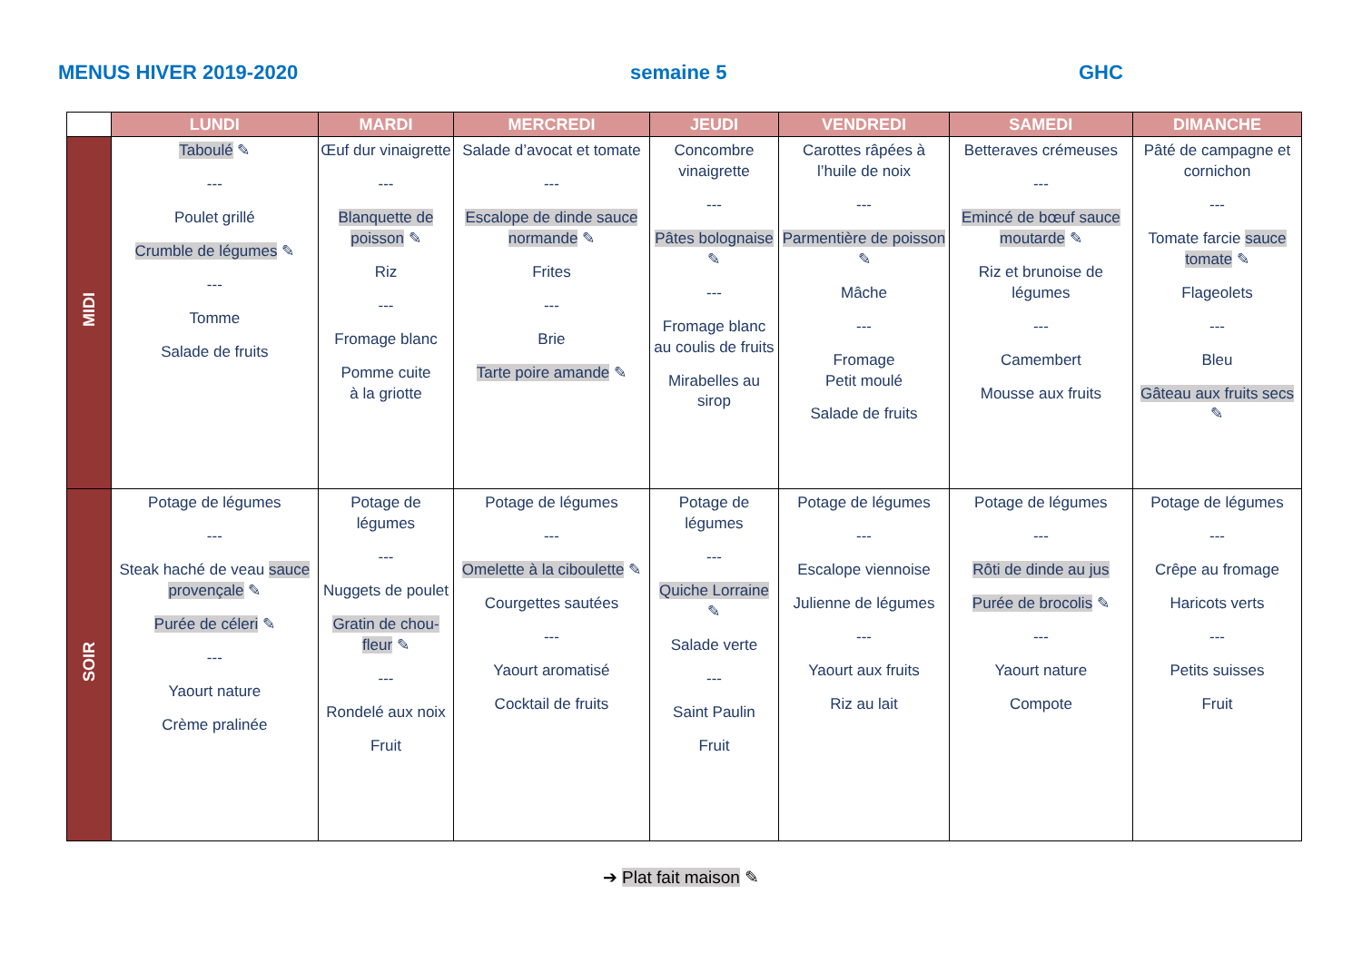MENUS HIVER 2019-2020 semaine 5 GHC
| | LUNDI | MARDI | MERCREDI | JEUDI | VENDREDI | SAMEDI | DIMANCHE |
| --- | --- | --- | --- | --- | --- | --- | --- |
| MIDI | Taboulé ✎ --- Poulet grillé Crumble de légumes ✎ --- Tomme Salade de fruits | Œuf dur vinaigrette --- Blanquette de poisson ✎ Riz --- Fromage blanc Pomme cuite à la griotte | Salade d’avocat et tomate --- Escalope de dinde sauce normande ✎ Frites --- Brie Tarte poire amande ✎ | Concombre vinaigrette --- Pâtes bolognaise ✎ --- Fromage blanc au coulis de fruits Mirabelles au sirop | Carottes râpées à l’huile de noix --- Parmentière de poisson ✎ Mâche --- Fromage Petit moulé Salade de fruits | Betteraves crémeuses --- Emincé de bœuf sauce moutarde ✎ Riz et brunoise de légumes --- Camembert Mousse aux fruits | Pâté de campagne et cornichon --- Tomate farcie sauce tomate ✎ Flageolets --- Bleu Gâteau aux fruits secs ✎ |
| SOIR | Potage de légumes --- Steak haché de veau sauce provençale ✎ Purée de céleri ✎ --- Yaourt nature Crème pralinée | Potage de légumes --- Nuggets de poulet Gratin de chou-fleur ✎ --- Rondelé aux noix Fruit | Potage de légumes --- Omelette à la ciboulette ✎ Courgettes sautées --- Yaourt aromatisé Cocktail de fruits | Potage de légumes --- Quiche Lorraine ✎ Salade verte --- Saint Paulin Fruit | Potage de légumes --- Escalope viennoise Julienne de légumes --- Yaourt aux fruits Riz au lait | Potage de légumes --- Rôti de dinde au jus Purée de brocolis ✎ --- Yaourt nature Compote | Potage de légumes --- Crêpe au fromage Haricots verts --- Petits suisses Fruit |
➔ Plat fait maison ✎